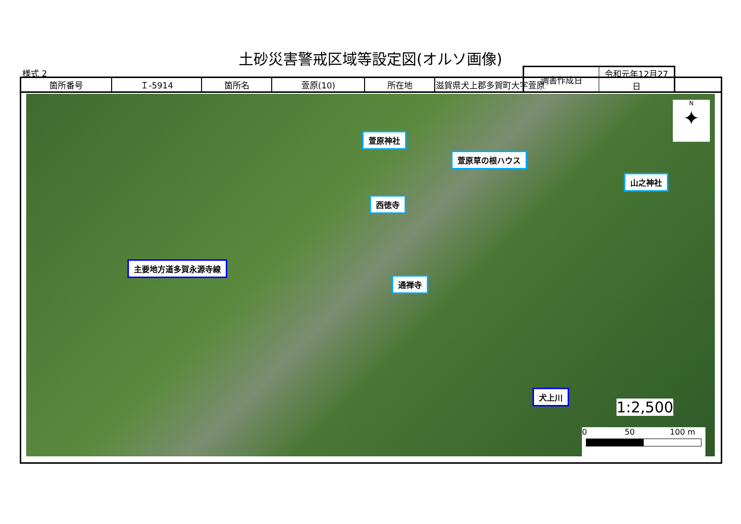土砂災害警戒区域等設定図(オルソ画像)
様式 2
| 調書作成日 | 令和元年12月27日 |
| 箇所番号 | Ｉ-5914 | 箇所名 | 萱原(10) | 所在地 | 滋賀県犬上郡多賀町大字萱原 |
萱原神社
萱原草の根ハウス
山之神社
西徳寺
主要地方道多賀永源寺線
通禅寺
犬上川
N
✦
1:2,500
0 50 100 m